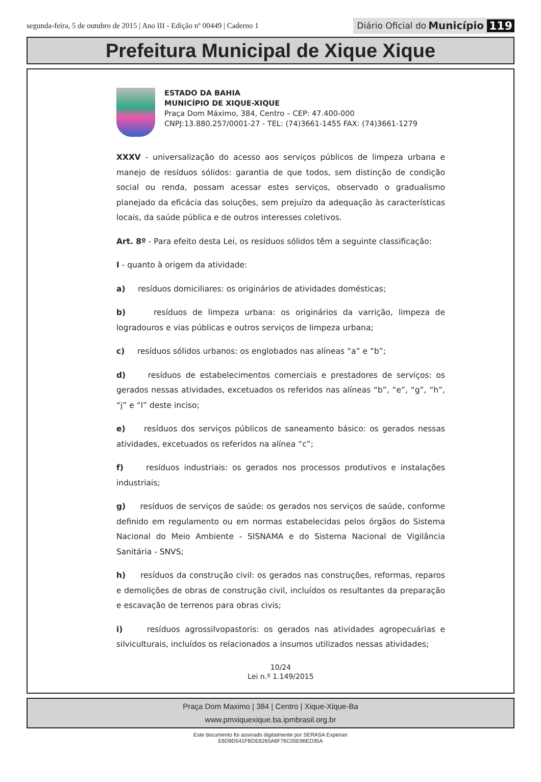segunda-feira, 5 de outubro de 2015 | Ano III - Edição nº 00449 | Caderno 1
Diário Oficial do Município 119
Prefeitura Municipal de Xique Xique
ESTADO DA BAHIA
MUNICÍPIO DE XIQUE-XIQUE
Praça Dom Máximo, 384, Centro – CEP: 47.400-000
CNPJ:13.880.257/0001-27 - TEL: (74)3661-1455 FAX: (74)3661-1279
XXXV - universalização do acesso aos serviços públicos de limpeza urbana e manejo de resíduos sólidos: garantia de que todos, sem distinção de condição social ou renda, possam acessar estes serviços, observado o gradualismo planejado da eficácia das soluções, sem prejuízo da adequação às características locais, da saúde pública e de outros interesses coletivos.
Art. 8º - Para efeito desta Lei, os resíduos sólidos têm a seguinte classificação:
I - quanto à origem da atividade:
a) resíduos domiciliares: os originários de atividades domésticas;
b) resíduos de limpeza urbana: os originários da varrição, limpeza de logradouros e vias públicas e outros serviços de limpeza urbana;
c) resíduos sólidos urbanos: os englobados nas alíneas “a” e “b”;
d) resíduos de estabelecimentos comerciais e prestadores de serviços: os gerados nessas atividades, excetuados os referidos nas alíneas “b”, “e”, “g”, “h”, “j” e “l” deste inciso;
e) resíduos dos serviços públicos de saneamento básico: os gerados nessas atividades, excetuados os referidos na alínea “c”;
f) resíduos industriais: os gerados nos processos produtivos e instalações industriais;
g) resíduos de serviços de saúde: os gerados nos serviços de saúde, conforme definido em regulamento ou em normas estabelecidas pelos órgãos do Sistema Nacional do Meio Ambiente - SISNAMA e do Sistema Nacional de Vigilância Sanitária - SNVS;
h) resíduos da construção civil: os gerados nas construções, reformas, reparos e demolições de obras de construção civil, incluídos os resultantes da preparação e escavação de terrenos para obras civis;
i) resíduos agrossilvopastoris: os gerados nas atividades agropecuárias e silviculturais, incluídos os relacionados a insumos utilizados nessas atividades;
10/24
Lei n.º 1.149/2015
Praça Dom Maximo | 384 | Centro | Xique-Xique-Ba
www.pmxiquexique.ba.ipmbrasil.org.br
Este documento foi assinado digitalmente por SERASA Experian
E6D9D541FBDE6265A6F76C05E98ED35A